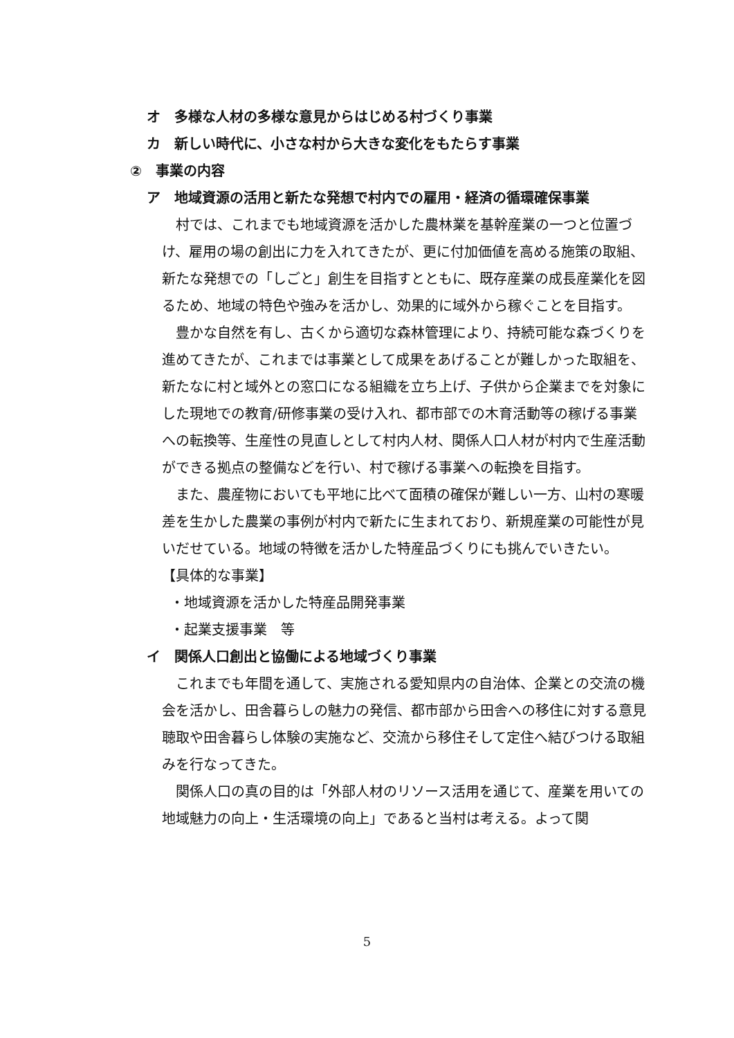オ　多様な人材の多様な意見からはじめる村づくり事業
カ　新しい時代に、小さな村から大きな変化をもたらす事業
②　事業の内容
ア　地域資源の活用と新たな発想で村内での雇用・経済の循環確保事業
村では、これまでも地域資源を活かした農林業を基幹産業の一つと位置づけ、雇用の場の創出に力を入れてきたが、更に付加価値を高める施策の取組、新たな発想での「しごと」創生を目指すとともに、既存産業の成長産業化を図るため、地域の特色や強みを活かし、効果的に域外から稼ぐことを目指す。
豊かな自然を有し、古くから適切な森林管理により、持続可能な森づくりを進めてきたが、これまでは事業として成果をあげることが難しかった取組を、新たなに村と域外との窓口になる組織を立ち上げ、子供から企業までを対象にした現地での教育/研修事業の受け入れ、都市部での木育活動等の稼げる事業への転換等、生産性の見直しとして村内人材、関係人口人材が村内で生産活動ができる拠点の整備などを行い、村で稼げる事業への転換を目指す。
また、農産物においても平地に比べて面積の確保が難しい一方、山村の寒暖差を生かした農業の事例が村内で新たに生まれており、新規産業の可能性が見いだせている。地域の特徴を活かした特産品づくりにも挑んでいきたい。
【具体的な事業】
・地域資源を活かした特産品開発事業
・起業支援事業　等
イ　関係人口創出と協働による地域づくり事業
これまでも年間を通して、実施される愛知県内の自治体、企業との交流の機会を活かし、田舎暮らしの魅力の発信、都市部から田舎への移住に対する意見聴取や田舎暮らし体験の実施など、交流から移住そして定住へ結びつける取組みを行なってきた。
関係人口の真の目的は「外部人材のリソース活用を通じて、産業を用いての地域魅力の向上・生活環境の向上」であると当村は考える。よって関
5